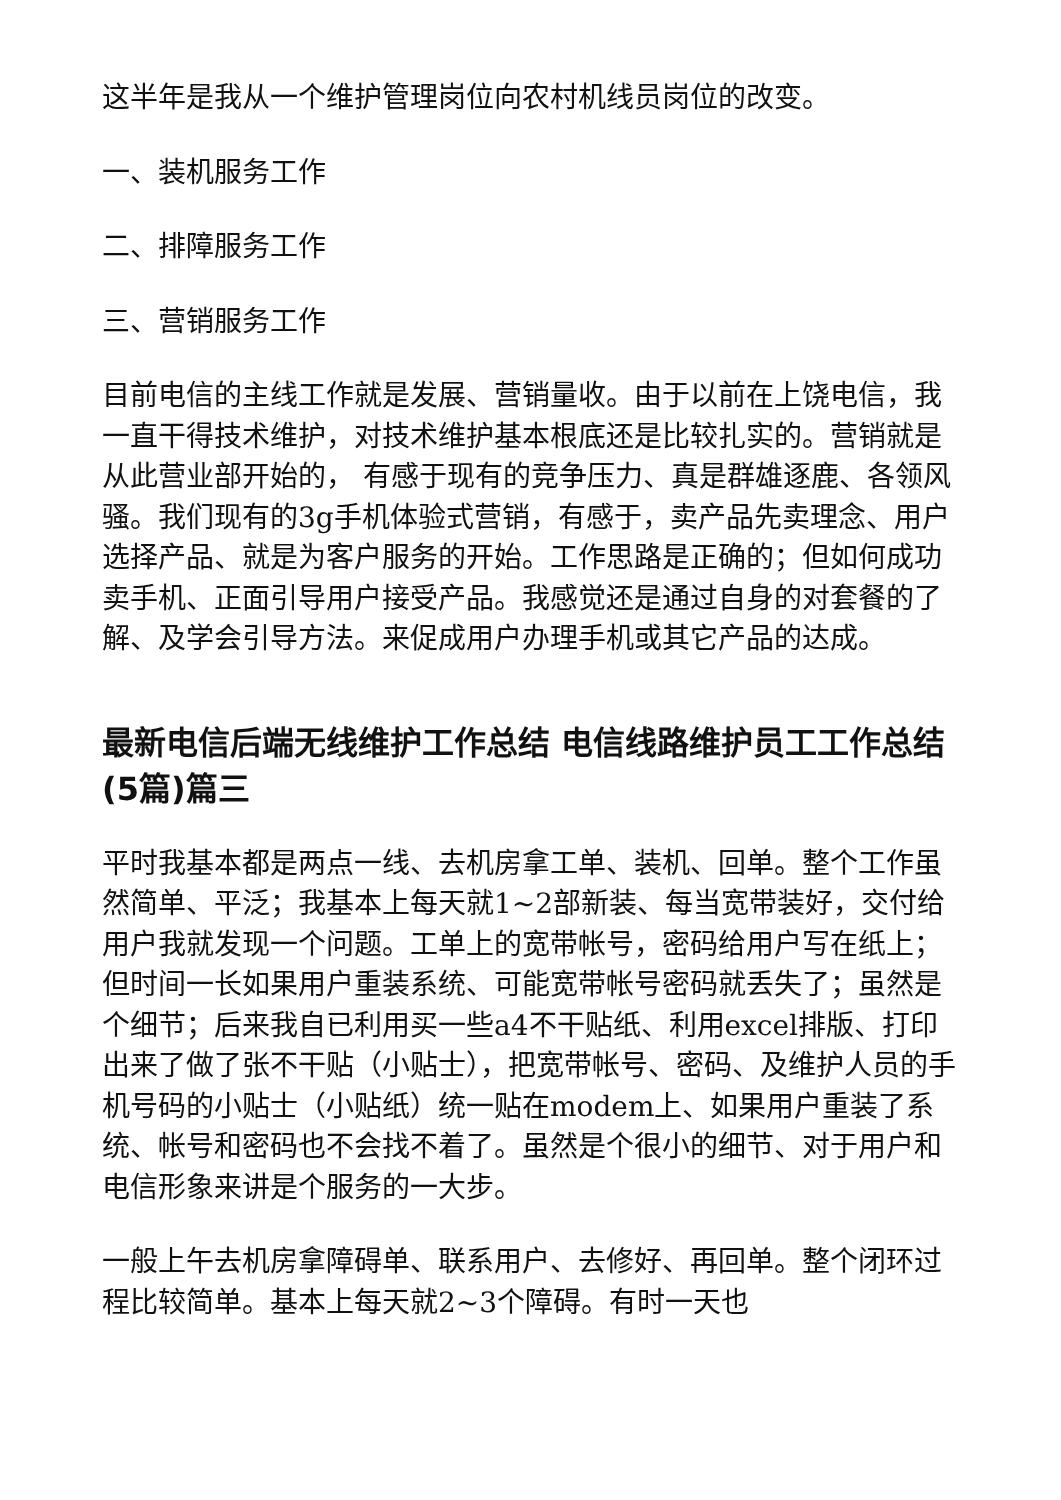这半年是我从一个维护管理岗位向农村机线员岗位的改变。
一、装机服务工作
二、排障服务工作
三、营销服务工作
目前电信的主线工作就是发展、营销量收。由于以前在上饶电信，我一直干得技术维护，对技术维护基本根底还是比较扎实的。营销就是从此营业部开始的， 有感于现有的竞争压力、真是群雄逐鹿、各领风骚。我们现有的3g手机体验式营销，有感于，卖产品先卖理念、用户选择产品、就是为客户服务的开始。工作思路是正确的；但如何成功卖手机、正面引导用户接受产品。我感觉还是通过自身的对套餐的了解、及学会引导方法。来促成用户办理手机或其它产品的达成。
最新电信后端无线维护工作总结 电信线路维护员工工作总结(5篇)篇三
平时我基本都是两点一线、去机房拿工单、装机、回单。整个工作虽然简单、平泛；我基本上每天就1~2部新装、每当宽带装好，交付给用户我就发现一个问题。工单上的宽带帐号，密码给用户写在纸上；但时间一长如果用户重装系统、可能宽带帐号密码就丢失了；虽然是个细节；后来我自已利用买一些a4不干贴纸、利用excel排版、打印出来了做了张不干贴（小贴士），把宽带帐号、密码、及维护人员的手机号码的小贴士（小贴纸）统一贴在modem上、如果用户重装了系统、帐号和密码也不会找不着了。虽然是个很小的细节、对于用户和电信形象来讲是个服务的一大步。
一般上午去机房拿障碍单、联系用户、去修好、再回单。整个闭环过程比较简单。基本上每天就2~3个障碍。有时一天也